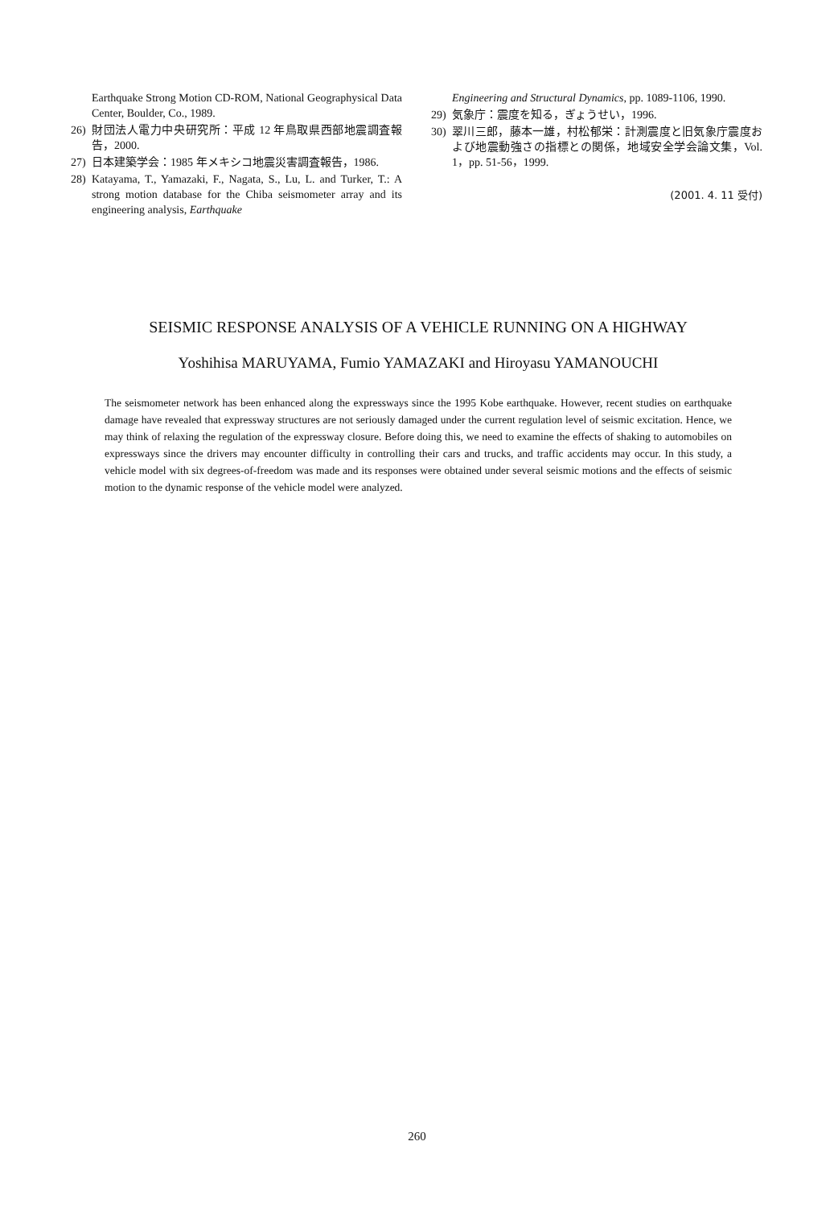Earthquake Strong Motion CD-ROM, National Geographysical Data Center, Boulder, Co., 1989.
26) 財団法人電力中央研究所：平成 12 年鳥取県西部地震調査報告，2000.
27) 日本建築学会：1985 年メキシコ地震災害調査報告，1986.
28) Katayama, T., Yamazaki, F., Nagata, S., Lu, L. and Turker, T.: A strong motion database for the Chiba seismometer array and its engineering analysis, Earthquake
Engineering and Structural Dynamics, pp. 1089-1106, 1990.
29) 気象庁：震度を知る，ぎょうせい，1996.
30) 翠川三郎，藤本一雄，村松郁栄：計測震度と旧気象庁震度および地震動強さの指標との関係，地域安全学会論文集，Vol. 1，pp. 51-56，1999.
(2001. 4. 11 受付)
SEISMIC RESPONSE ANALYSIS OF A VEHICLE RUNNING ON A HIGHWAY
Yoshihisa MARUYAMA, Fumio YAMAZAKI and Hiroyasu YAMANOUCHI
The seismometer network has been enhanced along the expressways since the 1995 Kobe earthquake. However, recent studies on earthquake damage have revealed that expressway structures are not seriously damaged under the current regulation level of seismic excitation. Hence, we may think of relaxing the regulation of the expressway closure. Before doing this, we need to examine the effects of shaking to automobiles on expressways since the drivers may encounter difficulty in controlling their cars and trucks, and traffic accidents may occur. In this study, a vehicle model with six degrees-of-freedom was made and its responses were obtained under several seismic motions and the effects of seismic motion to the dynamic response of the vehicle model were analyzed.
260